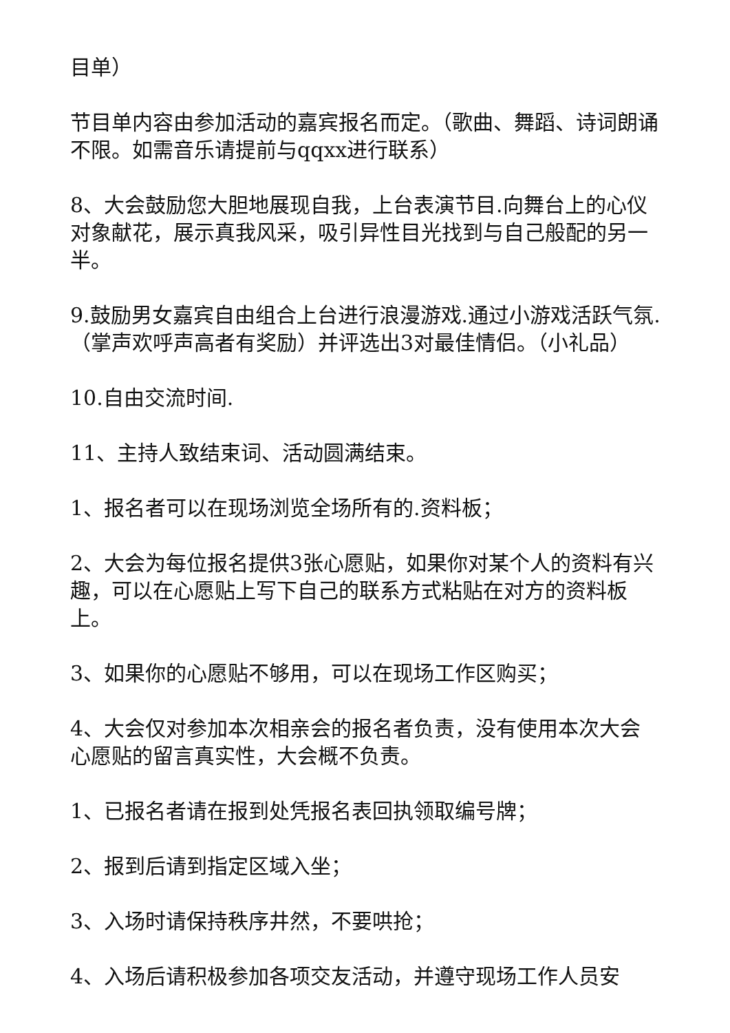目单）
节目单内容由参加活动的嘉宾报名而定。（歌曲、舞蹈、诗词朗诵不限。如需音乐请提前与qqxx进行联系）
8、大会鼓励您大胆地展现自我，上台表演节目.向舞台上的心仪对象献花，展示真我风采，吸引异性目光找到与自己般配的另一半。
9.鼓励男女嘉宾自由组合上台进行浪漫游戏.通过小游戏活跃气氛.（掌声欢呼声高者有奖励）并评选出3对最佳情侣。（小礼品）
10.自由交流时间.
11、主持人致结束词、活动圆满结束。
1、报名者可以在现场浏览全场所有的.资料板；
2、大会为每位报名提供3张心愿贴，如果你对某个人的资料有兴趣，可以在心愿贴上写下自己的联系方式粘贴在对方的资料板上。
3、如果你的心愿贴不够用，可以在现场工作区购买；
4、大会仅对参加本次相亲会的报名者负责，没有使用本次大会心愿贴的留言真实性，大会概不负责。
1、已报名者请在报到处凭报名表回执领取编号牌；
2、报到后请到指定区域入坐；
3、入场时请保持秩序井然，不要哄抢；
4、入场后请积极参加各项交友活动，并遵守现场工作人员安